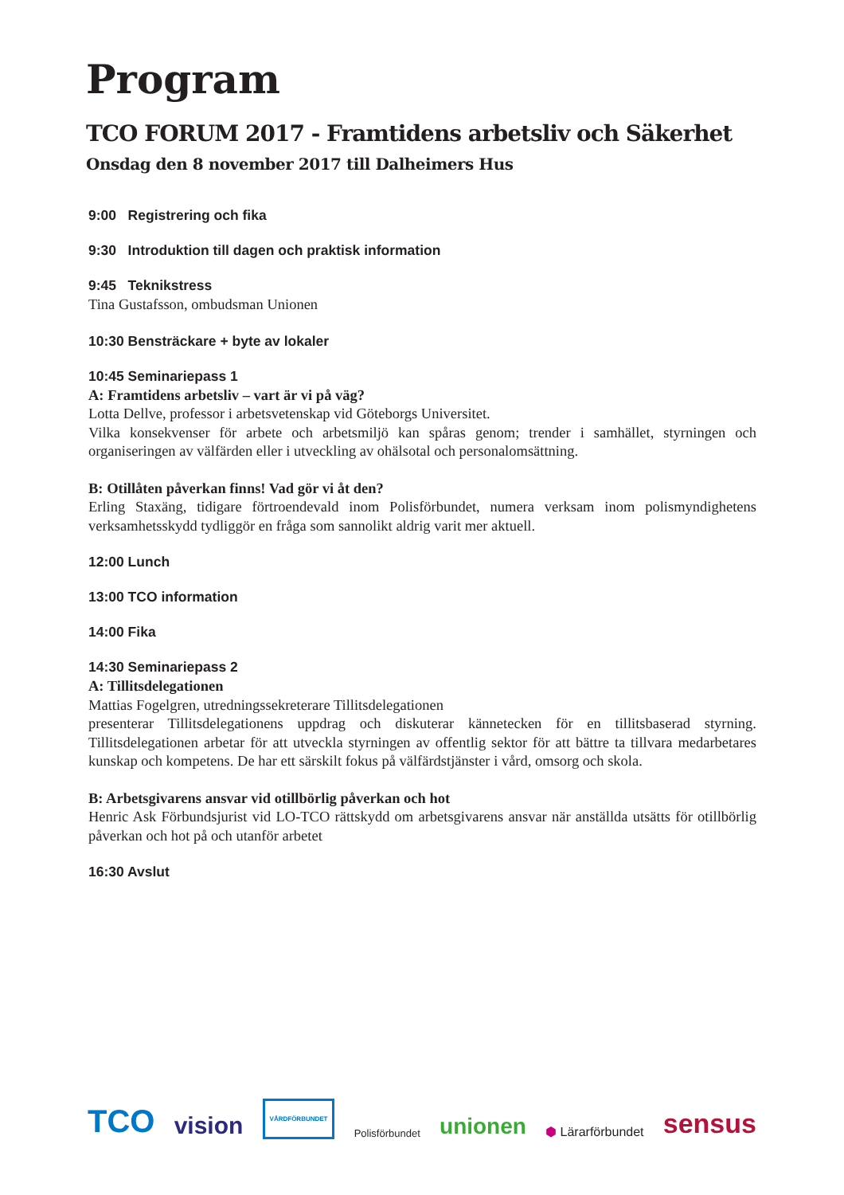Program
TCO FORUM 2017 - Framtidens arbetsliv och Säkerhet
Onsdag den 8 november 2017 till Dalheimers Hus
9:00 Registrering och fika
9:30 Introduktion till dagen och praktisk information
9:45 Teknikstress
Tina Gustafsson, ombudsman Unionen
10:30 Bensträckare + byte av lokaler
10:45 Seminariepass 1
A: Framtidens arbetsliv – vart är vi på väg?
Lotta Dellve, professor i arbetsvetenskap vid Göteborgs Universitet.
Vilka konsekvenser för arbete och arbetsmiljö kan spåras genom; trender i samhället, styrningen och organiseringen av välfärden eller i utveckling av ohälsotal och personalomsättning.
B: Otillåten påverkan finns! Vad gör vi åt den?
Erling Staxäng, tidigare förtroendevald inom Polisförbundet, numera verksam inom polismyndig­hetens verksamhetsskydd tydliggör en fråga som sannolikt aldrig varit mer aktuell.
12:00 Lunch
13:00 TCO information
14:00 Fika
14:30 Seminariepass 2
A: Tillitsdelegationen
Mattias Fogelgren, utredningssekreterare Tillitsdelegationen
presenterar Tillitsdelegationens uppdrag och diskuterar kännetecken för en tillitsbaserad styrning. Tillitsdelegationen arbetar för att utveckla styrningen av offentlig sektor för att bättre ta tillvara medarbetares kunskap och kompetens. De har ett särskilt fokus på välfärdstjänster i vård, omsorg och skola.
B: Arbetsgivarens ansvar vid otillbörlig påverkan och hot
Henric Ask Förbundsjurist vid LO-TCO rättskydd om arbetsgivarens ansvar när anställda utsätts för otillbörlig påverkan och hot på och utanför arbetet
16:30 Avslut
TCO vision VÅRDFÖRBUNDET Polisförbundet unionen ⬢ Lärarförbundet sensus